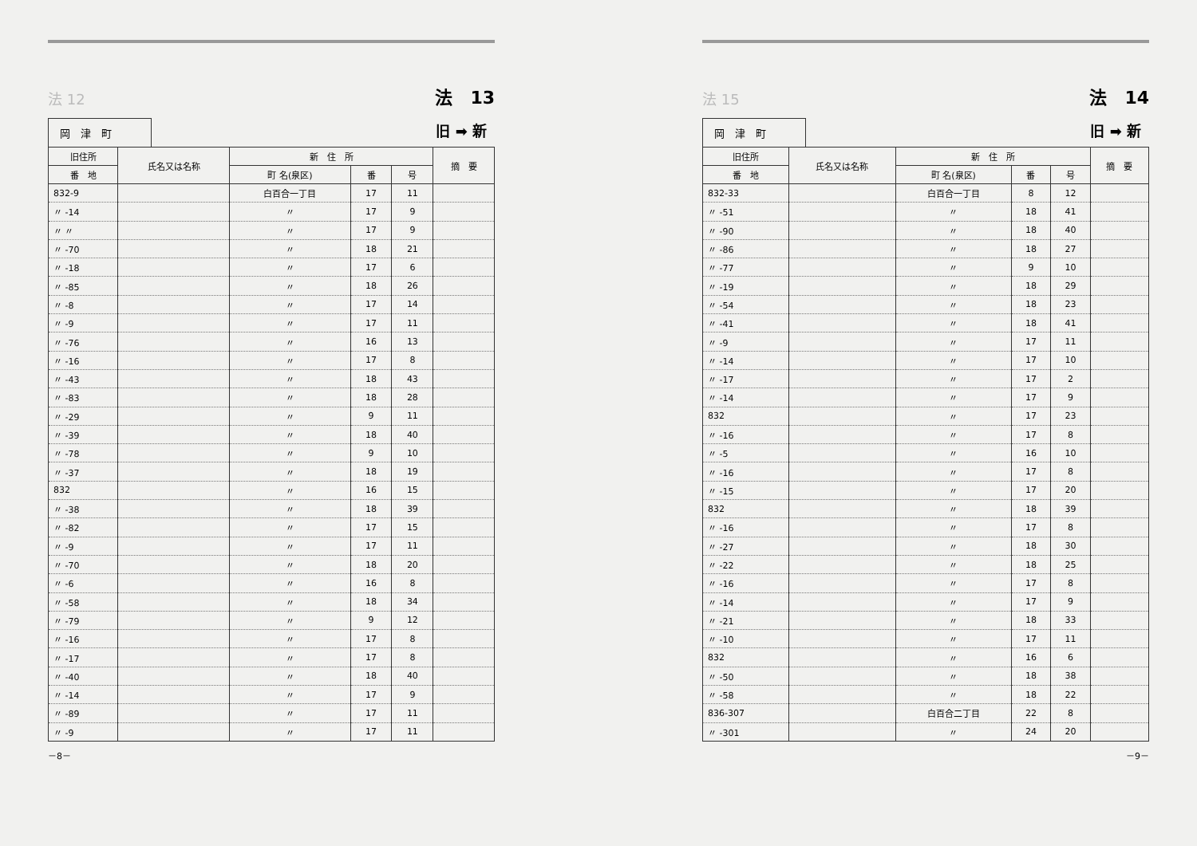法 12
岡　津　町
法　13
旧 ➡ 新
| 旧住所 | 氏名又は名称 | 新 住 所 | | | 摘 要 |
| --- | --- | --- | --- | --- | --- |
| 番 地 | | 町 名(泉区) | 番 | 号 | |
| 832-9 | | 白百合一丁目 | 17 | 11 | |
| 〃 -14 | | 〃 | 17 | 9 | |
| 〃 〃 | | 〃 | 17 | 9 | |
| 〃 -70 | | 〃 | 18 | 21 | |
| 〃 -18 | | 〃 | 17 | 6 | |
| 〃 -85 | | 〃 | 18 | 26 | |
| 〃 -8 | | 〃 | 17 | 14 | |
| 〃 -9 | | 〃 | 17 | 11 | |
| 〃 -76 | | 〃 | 16 | 13 | |
| 〃 -16 | | 〃 | 17 | 8 | |
| 〃 -43 | | 〃 | 18 | 43 | |
| 〃 -83 | | 〃 | 18 | 28 | |
| 〃 -29 | | 〃 | 9 | 11 | |
| 〃 -39 | | 〃 | 18 | 40 | |
| 〃 -78 | | 〃 | 9 | 10 | |
| 〃 -37 | | 〃 | 18 | 19 | |
| 832 | | 〃 | 16 | 15 | |
| 〃 -38 | | 〃 | 18 | 39 | |
| 〃 -82 | | 〃 | 17 | 15 | |
| 〃 -9 | | 〃 | 17 | 11 | |
| 〃 -70 | | 〃 | 18 | 20 | |
| 〃 -6 | | 〃 | 16 | 8 | |
| 〃 -58 | | 〃 | 18 | 34 | |
| 〃 -79 | | 〃 | 9 | 12 | |
| 〃 -16 | | 〃 | 17 | 8 | |
| 〃 -17 | | 〃 | 17 | 8 | |
| 〃 -40 | | 〃 | 18 | 40 | |
| 〃 -14 | | 〃 | 17 | 9 | |
| 〃 -89 | | 〃 | 17 | 11 | |
| 〃 -9 | | 〃 | 17 | 11 | |
－8－
法 15
岡　津　町
法　14
旧 ➡ 新
| 旧住所 | 氏名又は名称 | 新 住 所 | | | 摘 要 |
| --- | --- | --- | --- | --- | --- |
| 番 地 | | 町 名(泉区) | 番 | 号 | |
| 832-33 | | 白百合一丁目 | 8 | 12 | |
| 〃 -51 | | 〃 | 18 | 41 | |
| 〃 -90 | | 〃 | 18 | 40 | |
| 〃 -86 | | 〃 | 18 | 27 | |
| 〃 -77 | | 〃 | 9 | 10 | |
| 〃 -19 | | 〃 | 18 | 29 | |
| 〃 -54 | | 〃 | 18 | 23 | |
| 〃 -41 | | 〃 | 18 | 41 | |
| 〃 -9 | | 〃 | 17 | 11 | |
| 〃 -14 | | 〃 | 17 | 10 | |
| 〃 -17 | | 〃 | 17 | 2 | |
| 〃 -14 | | 〃 | 17 | 9 | |
| 832 | | 〃 | 17 | 23 | |
| 〃 -16 | | 〃 | 17 | 8 | |
| 〃 -5 | | 〃 | 16 | 10 | |
| 〃 -16 | | 〃 | 17 | 8 | |
| 〃 -15 | | 〃 | 17 | 20 | |
| 832 | | 〃 | 18 | 39 | |
| 〃 -16 | | 〃 | 17 | 8 | |
| 〃 -27 | | 〃 | 18 | 30 | |
| 〃 -22 | | 〃 | 18 | 25 | |
| 〃 -16 | | 〃 | 17 | 8 | |
| 〃 -14 | | 〃 | 17 | 9 | |
| 〃 -21 | | 〃 | 18 | 33 | |
| 〃 -10 | | 〃 | 17 | 11 | |
| 832 | | 〃 | 16 | 6 | |
| 〃 -50 | | 〃 | 18 | 38 | |
| 〃 -58 | | 〃 | 18 | 22 | |
| 836-307 | | 白百合二丁目 | 22 | 8 | |
| 〃 -301 | | 〃 | 24 | 20 | |
－9－